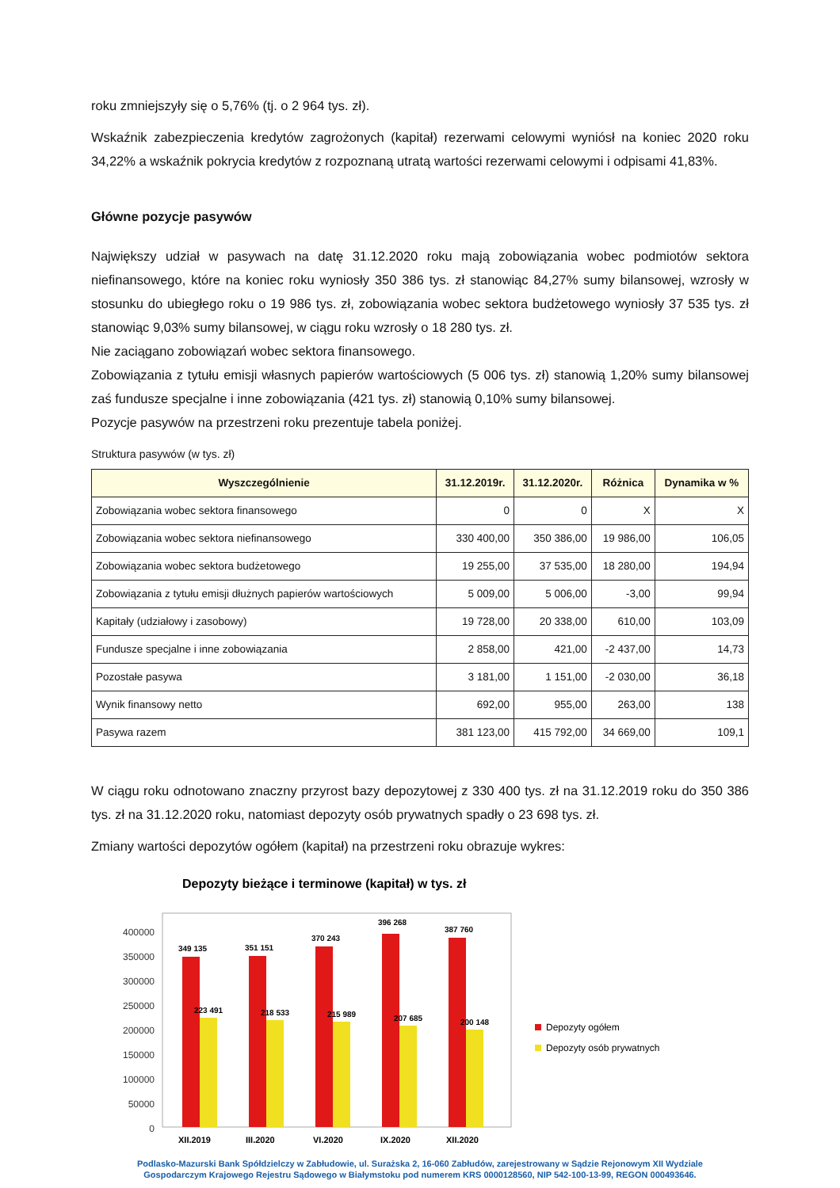roku zmniejszyły się o 5,76% (tj. o 2 964 tys. zł).
Wskaźnik zabezpieczenia kredytów zagrożonych (kapitał) rezerwami celowymi wyniósł na koniec 2020 roku 34,22% a wskaźnik pokrycia kredytów z rozpoznaną utratą wartości rezerwami celowymi i odpisami 41,83%.
Główne pozycje pasywów
Największy udział w pasywach na datę 31.12.2020 roku mają zobowiązania wobec podmiotów sektora niefinansowego, które na koniec roku wyniosły 350 386 tys. zł stanowiąc 84,27% sumy bilansowej, wzrosły w stosunku do ubiegłego roku o 19 986 tys. zł, zobowiązania wobec sektora budżetowego wyniosły 37 535 tys. zł stanowiąc 9,03% sumy bilansowej, w ciągu roku wzrosły o 18 280 tys. zł.
Nie zaciągano zobowiązań wobec sektora finansowego.
Zobowiązania z tytułu emisji własnych papierów wartościowych (5 006 tys. zł) stanowią 1,20% sumy bilansowej zaś fundusze specjalne i inne zobowiązania (421 tys. zł) stanowią 0,10% sumy bilansowej.
Pozycje pasywów na przestrzeni roku prezentuje tabela poniżej.
Struktura pasywów (w tys. zł)
| Wyszczególnienie | 31.12.2019r. | 31.12.2020r. | Różnica | Dynamika w % |
| --- | --- | --- | --- | --- |
| Zobowiązania wobec sektora finansowego | 0 | 0 | X | X |
| Zobowiązania wobec sektora niefinansowego | 330 400,00 | 350 386,00 | 19 986,00 | 106,05 |
| Zobowiązania wobec sektora budżetowego | 19 255,00 | 37 535,00 | 18 280,00 | 194,94 |
| Zobowiązania z tytułu emisji dłużnych papierów wartościowych | 5 009,00 | 5 006,00 | -3,00 | 99,94 |
| Kapitały (udziałowy i zasobowy) | 19 728,00 | 20 338,00 | 610,00 | 103,09 |
| Fundusze specjalne i inne zobowiązania | 2 858,00 | 421,00 | -2 437,00 | 14,73 |
| Pozostałe pasywa | 3 181,00 | 1 151,00 | -2 030,00 | 36,18 |
| Wynik finansowy netto | 692,00 | 955,00 | 263,00 | 138 |
| Pasywa razem | 381 123,00 | 415 792,00 | 34 669,00 | 109,1 |
W ciągu roku odnotowano znaczny przyrost bazy depozytowej z 330 400 tys. zł na 31.12.2019 roku do 350 386 tys. zł na 31.12.2020 roku, natomiast depozyty osób prywatnych spadły o 23 698 tys. zł.
Zmiany wartości depozytów ogółem (kapitał) na przestrzeni roku obrazuje wykres:
Depozyty bieżące i terminowe (kapitał) w tys. zł
400000
350000
300000
250000
200000
150000
100000
50000
0
349 135
351 151
370 243
396 268
387 760
223 491
218 533
215 989
207 685
200 148
XII.2019
III.2020
VI.2020
IX.2020
XII.2020
Depozyty ogółem
Depozyty osób prywatnych
Podlasko-Mazurski Bank Spółdzielczy w Zabłudowie, ul. Surażska 2, 16-060 Zabłudów, zarejestrowany w Sądzie Rejonowym XII Wydziale
Gospodarczym Krajowego Rejestru Sądowego w Białymstoku pod numerem KRS 0000128560, NIP 542-100-13-99, REGON 000493646.